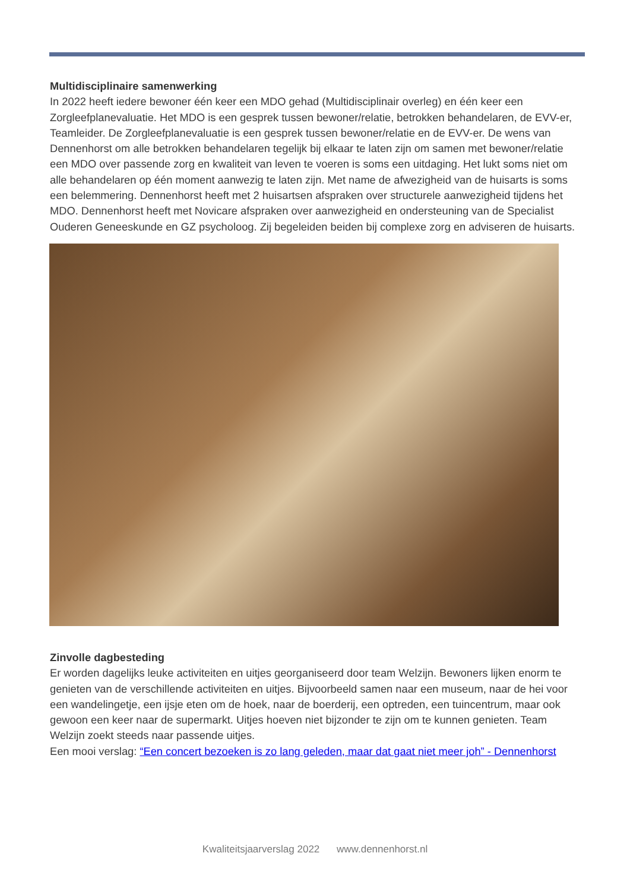Multidisciplinaire samenwerking
In 2022 heeft iedere bewoner één keer een MDO gehad (Multidisciplinair overleg) en één keer een Zorgleefplanevaluatie. Het MDO is een gesprek tussen bewoner/relatie, betrokken behandelaren, de EVV-er, Teamleider. De Zorgleefplanevaluatie is een gesprek tussen bewoner/relatie en de EVV-er. De wens van Dennenhorst om alle betrokken behandelaren tegelijk bij elkaar te laten zijn om samen met bewoner/relatie een MDO over passende zorg en kwaliteit van leven te voeren is soms een uitdaging. Het lukt soms niet om alle behandelaren op één moment aanwezig te laten zijn. Met name de afwezigheid van de huisarts is soms een belemmering. Dennenhorst heeft met 2 huisartsen afspraken over structurele aanwezigheid tijdens het MDO. Dennenhorst heeft met Novicare afspraken over aanwezigheid en ondersteuning van de Specialist Ouderen Geneeskunde en GZ psycholoog. Zij begeleiden beiden bij complexe zorg en adviseren de huisarts.
Zinvolle dagbesteding
Er worden dagelijks leuke activiteiten en uitjes georganiseerd door team Welzijn. Bewoners lijken enorm te genieten van de verschillende activiteiten en uitjes. Bijvoorbeeld samen naar een museum, naar de hei voor een wandelingetje, een ijsje eten om de hoek, naar de boerderij, een optreden, een tuincentrum, maar ook gewoon een keer naar de supermarkt. Uitjes hoeven niet bijzonder te zijn om te kunnen genieten. Team Welzijn zoekt steeds naar passende uitjes.
Een mooi verslag: “Een concert bezoeken is zo lang geleden, maar dat gaat niet meer joh” - Dennenhorst
Kwaliteitsjaarverslag 2022 www.dennenhorst.nl